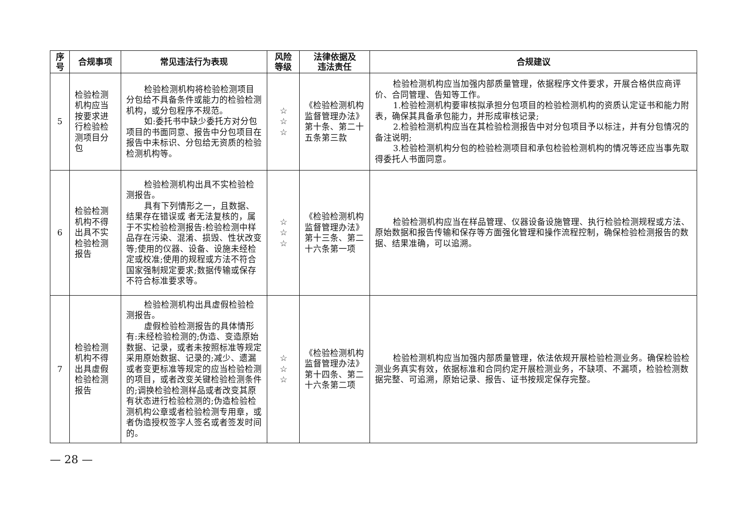| 序 号 | 合规事项 | 常见违法行为表现 | 风险 等级 | 法律依据及 违法责任 | 合规建议 |
| --- | --- | --- | --- | --- | --- |
| 5 | 检验检测机构应当按要求进行检验检测项目分包 | 检验检测机构将检验检测项目分包给不具备条件或能力的检验检测机构，或分包程序不规范。 如:委托书中缺少委托方对分包项目的书面同意、报告中分包项目在报告中未标识、分包给无资质的检验检测机构等。 | ☆ ☆ ☆ | 《检验检测机构监督管理办法》第十条、第二十五条第三款 | 检验检测机构应当加强内部质量管理，依据程序文件要求，开展合格供应商评价、合同管理、告知等工作。 1.检验检测机构要审核拟承担分包项目的检验检测机构的资质认定证书和能力附表，确保其具备承包能力，并形成审核记录; 2.检验检测机构应当在其检验检测报告中对分包项目予以标注，并有分包情况的备注说明; 3.检验检测机构分包的检验检测项目和承包检验检测机构的情况等还应当事先取得委托人书面同意。 |
| 6 | 检验检测机构不得出具不实检验检测报告 | 检验检测机构出具不实检验检测报告。 具有下列情形之一，且数据、结果存在错误或 者无法复核的，属于不实检验检测报告:检验检测中样品存在污染、混淆、损毁、性状改变等;使用的仪器、设备、设施未经检定或校准;使用的规程或方法不符合国家强制规定要求;数据传输或保存不符合标准要求等。 | ☆ ☆ ☆ | 《检验检测机构监督管理办法》第十三条、第二十六条第一项 | 检验检测机构应当在样品管理、仪器设备设施管理、执行检验检测规程或方法、原始数据和报告传输和保存等方面强化管理和操作流程控制，确保检验检测报告的数据、结果准确，可以追溯。 |
| 7 | 检验检测机构不得出具虚假检验检测报告 | 检验检测机构出具虚假检验检测报告。 虚假检验检测报告的具体情形有:未经检验检测的;伪造、变造原始数据、记录，或者未按照标准等规定采用原始数据、记录的;减少、遗漏或者变更标准等规定的应当检验检测的项目，或者改变关键检验检测条件的;调换检验检测样品或者改变其原有状态进行检验检测的;伪造检验检测机构公章或者检验检测专用章，或者伪造授权签字人签名或者签发时间的。 | ☆ ☆ ☆ | 《检验检测机构监督管理办法》第十四条、第二十六条第二项 | 检验检测机构应当加强内部质量管理，依法依规开展检验检测业务。确保检验检测业务真实有效，依据标准和合同约定开展检测业务，不缺项、不漏项，检验检测数据完整、可追溯，原始记录、报告、证书按规定保存完整。 |
— 28 —